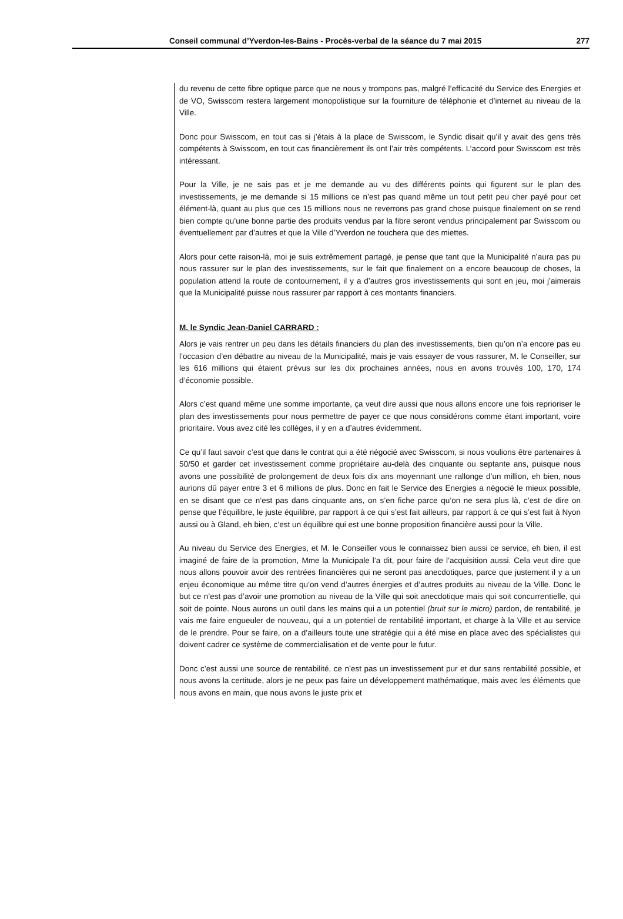Conseil communal d’Yverdon-les-Bains - Procès-verbal de la séance du 7 mai 2015 277
du revenu de cette fibre optique parce que ne nous y trompons pas, malgré l’efficacité du Service des Energies et de VO, Swisscom restera largement monopolistique sur la fourniture de téléphonie et d’internet au niveau de la Ville.
Donc pour Swisscom, en tout cas si j’étais à la place de Swisscom, le Syndic disait qu’il y avait des gens très compétents à Swisscom, en tout cas financièrement ils ont l’air très compétents. L’accord pour Swisscom est très intéressant.
Pour la Ville, je ne sais pas et je me demande au vu des différents points qui figurent sur le plan des investissements, je me demande si 15 millions ce n’est pas quand même un tout petit peu cher payé pour cet élément-là, quant au plus que ces 15 millions nous ne reverrons pas grand chose puisque finalement on se rend bien compte qu’une bonne partie des produits vendus par la fibre seront vendus principalement par Swisscom ou éventuellement par d’autres et que la Ville d’Yverdon ne touchera que des miettes.
Alors pour cette raison-là, moi je suis extrêmement partagé, je pense que tant que la Municipalité n’aura pas pu nous rassurer sur le plan des investissements, sur le fait que finalement on a encore beaucoup de choses, la population attend la route de contournement, il y a d’autres gros investissements qui sont en jeu, moi j’aimerais que la Municipalité puisse nous rassurer par rapport à ces montants financiers.
M. le Syndic Jean-Daniel CARRARD :
Alors je vais rentrer un peu dans les détails financiers du plan des investissements, bien qu’on n’a encore pas eu l’occasion d’en débattre au niveau de la Municipalité, mais je vais essayer de vous rassurer, M. le Conseiller, sur les 616 millions qui étaient prévus sur les dix prochaines années, nous en avons trouvés 100, 170, 174 d’économie possible.
Alors c’est quand même une somme importante, ça veut dire aussi que nous allons encore une fois reprioriser le plan des investissements pour nous permettre de payer ce que nous considérons comme étant important, voire prioritaire. Vous avez cité les collèges, il y en a d’autres évidemment.
Ce qu’il faut savoir c’est que dans le contrat qui a été négocié avec Swisscom, si nous voulions être partenaires à 50/50 et garder cet investissement comme propriétaire au-delà des cinquante ou septante ans, puisque nous avons une possibilité de prolongement de deux fois dix ans moyennant une rallonge d’un million, eh bien, nous aurions dû payer entre 3 et 6 millions de plus. Donc en fait le Service des Energies a négocié le mieux possible, en se disant que ce n’est pas dans cinquante ans, on s’en fiche parce qu’on ne sera plus là, c’est de dire on pense que l’équilibre, le juste équilibre, par rapport à ce qui s’est fait ailleurs, par rapport à ce qui s’est fait à Nyon aussi ou à Gland, eh bien, c’est un équilibre qui est une bonne proposition financière aussi pour la Ville.
Au niveau du Service des Energies, et M. le Conseiller vous le connaissez bien aussi ce service, eh bien, il est imaginé de faire de la promotion, Mme la Municipale l’a dit, pour faire de l’acquisition aussi. Cela veut dire que nous allons pouvoir avoir des rentrées financières qui ne seront pas anecdotiques, parce que justement il y a un enjeu économique au même titre qu’on vend d’autres énergies et d’autres produits au niveau de la Ville. Donc le but ce n’est pas d’avoir une promotion au niveau de la Ville qui soit anecdotique mais qui soit concurrentielle, qui soit de pointe. Nous aurons un outil dans les mains qui a un potentiel (bruit sur le micro) pardon, de rentabilité, je vais me faire engueuler de nouveau, qui a un potentiel de rentabilité important, et charge à la Ville et au service de le prendre. Pour se faire, on a d’ailleurs toute une stratégie qui a été mise en place avec des spécialistes qui doivent cadrer ce système de commercialisation et de vente pour le futur.
Donc c’est aussi une source de rentabilité, ce n’est pas un investissement pur et dur sans rentabilité possible, et nous avons la certitude, alors je ne peux pas faire un développement mathématique, mais avec les éléments que nous avons en main, que nous avons le juste prix et